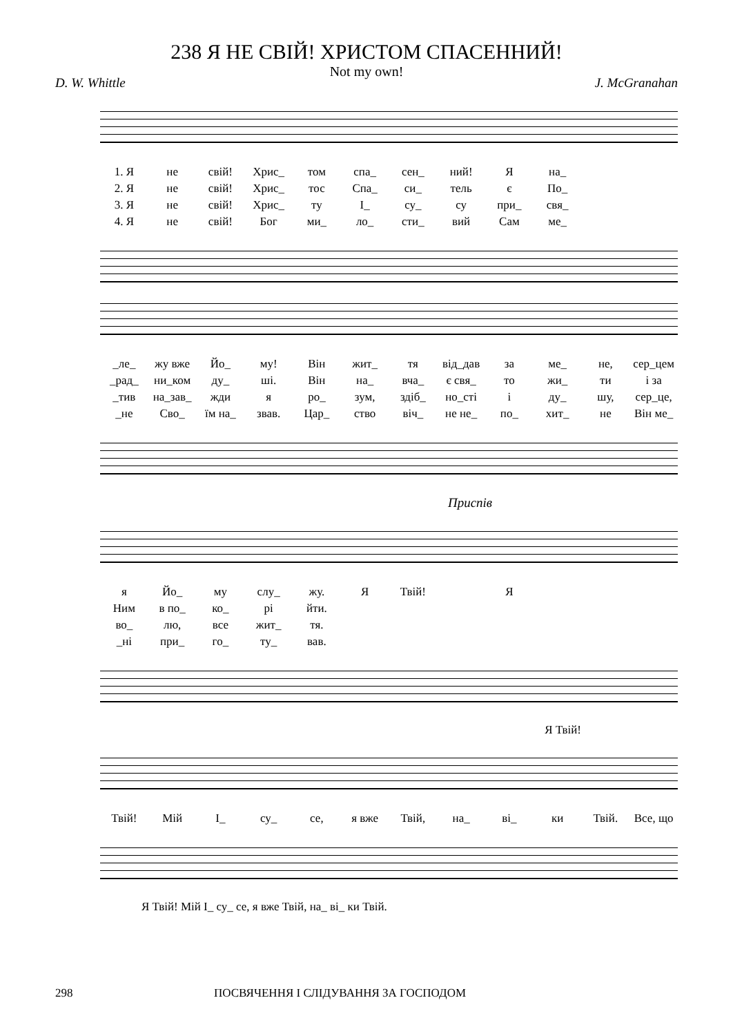238 Я НЕ СВІЙ! ХРИСТОМ СПАСЕННИЙ!
Not my own!
D. W. Whittle J. McGranahan
1. Я
не
свій!
Хрис_
том
спа_
сен_
ний!
Я
на_
2. Я
не
свій!
Хрис_
тос
Спа_
си_
тель
є
По_
3. Я
не
свій!
Хрис_
ту
І_
су_
су
при_
свя_
4. Я
не
свій!
Бог
ми_
ло_
сти_
вий
Сам
ме_
_ле_
жу вже
Йо_
му!
Він
жит_
тя
від_дав
за
ме_
не,
сер_цем
_рад_
ни_ком
ду_
ші.
Він
на_
вча_
є свя_
то
жи_
ти
і за
_тив
на_зав_
жди
я
ро_
зум,
здіб_
но_сті
і
ду_
шу,
сер_це,
_не
Сво_
їм на_
звав.
Цар_
ство
віч_
не не_
по_
хит_
не
Він ме_
Приспів
я
Йо_
му
слу_
жу.
Я
Твій!
Я
Ним
в по_
ко_
рі
йти.
во_
лю,
все
жит_
тя.
_ні
при_
го_
ту_
вав.
Я Твій!
Твій!
Мій
І_
су_
се,
я вже
Твій,
на_
ві_
ки
Твій.
Все, що
Я Твій! Мій І_ су_ се, я вже Твій, на_ ві_ ки Твій.
298 ПОСВЯЧЕННЯ І СЛІДУВАННЯ ЗА ГОСПОДОМ